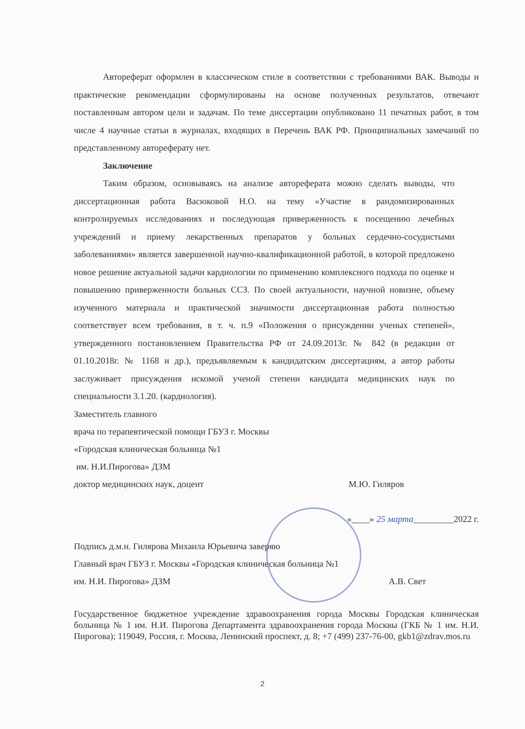Автореферат оформлен в классическом стиле в соответствии с требованиями ВАК. Выводы и практические рекомендации сформулированы на основе полученных результатов, отвечают поставленным автором цели и задачам. По теме диссертации опубликовано 11 печатных работ, в том числе 4 научные статьи в журналах, входящих в Перечень ВАК РФ. Принципиальных замечаний по представленному автореферату нет.
Заключение
Таким образом, основываясь на анализе автореферата можно сделать выводы, что диссертационная работа Васюковой Н.О. на тему «Участие в рандомизированных контролируемых исследованиях и последующая приверженность к посещению лечебных учреждений и приему лекарственных препаратов у больных сердечно-сосудистыми заболеваниями» является завершенной научно-квалификационной работой, в которой предложено новое решение актуальной задачи кардиологии по применению комплексного подхода по оценке и повышению приверженности больных ССЗ. По своей актуальности, научной новизне, объему изученного материала и практической значимости диссертационная работа полностью соответствует всем требования, в т. ч. п.9 «Положения о присуждении ученых степеней», утвержденного постановлением Правительства РФ от 24.09.2013г. № 842 (в редакции от 01.10.2018г. № 1168 и др.), предъявляемым к кандидатским диссертациям, а автор работы заслуживает присуждения искомой ученой степени кандидата медицинских наук по специальности 3.1.20. (кардиология).
Заместитель главного
врача по терапевтической помощи ГБУЗ г. Москвы
«Городская клиническая больница №1
им. Н.И.Пирогова» ДЗМ
доктор медицинских наук, доцент М.Ю. Гиляров
«____» 25 марта_________2022 г.
Подпись д.м.н. Гилярова Михаила Юрьевича заверяю
Главный врач ГБУЗ г. Москвы «Городская клиническая больница №1
им. Н.И. Пирогова» ДЗМ А.В. Свет
Государственное бюджетное учреждение здравоохранения города Москвы Городская клиническая больница № 1 им. Н.И. Пирогова Департамента здравоохранения города Москвы (ГКБ № 1 им. Н.И. Пирогова); 119049, Россия, г. Москва, Ленинский проспект, д. 8; +7 (499) 237-76-00, gkb1@zdrav.mos.ru
2